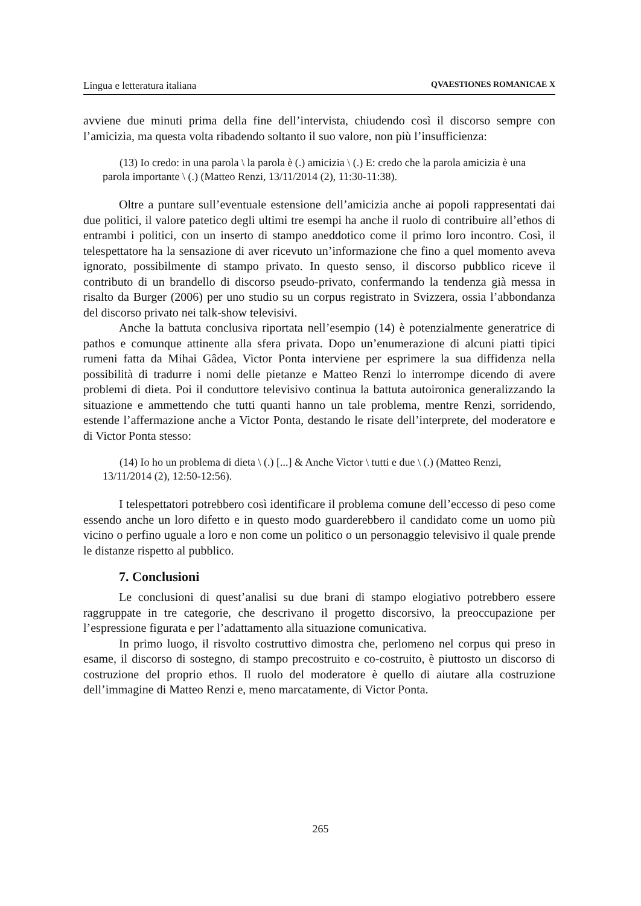Lingua e letteratura italiana QVAESTIONES ROMANICAE X
avviene due minuti prima della fine dell’intervista, chiudendo così il discorso sempre con l’amicizia, ma questa volta ribadendo soltanto il suo valore, non più l’insufficienza:
(13) Io credo: in una parola \ la parola è (.) amicizia \ (.) E: credo che la parola amicizia è una parola importante \ (.) (Matteo Renzi, 13/11/2014 (2), 11:30-11:38).
Oltre a puntare sull’eventuale estensione dell’amicizia anche ai popoli rappresentati dai due politici, il valore patetico degli ultimi tre esempi ha anche il ruolo di contribuire all’ethos di entrambi i politici, con un inserto di stampo aneddotico come il primo loro incontro. Così, il telespettatore ha la sensazione di aver ricevuto un’informazione che fino a quel momento aveva ignorato, possibilmente di stampo privato. In questo senso, il discorso pubblico riceve il contributo di un brandello di discorso pseudo-privato, confermando la tendenza già messa in risalto da Burger (2006) per uno studio su un corpus registrato in Svizzera, ossia l’abbondanza del discorso privato nei talk-show televisivi.
Anche la battuta conclusiva riportata nell’esempio (14) è potenzialmente generatrice di pathos e comunque attinente alla sfera privata. Dopo un’enumerazione di alcuni piatti tipici rumeni fatta da Mihai Gâdea, Victor Ponta interviene per esprimere la sua diffidenza nella possibilità di tradurre i nomi delle pietanze e Matteo Renzi lo interrompe dicendo di avere problemi di dieta. Poi il conduttore televisivo continua la battuta autoironica generalizzando la situazione e ammettendo che tutti quanti hanno un tale problema, mentre Renzi, sorridendo, estende l’affermazione anche a Victor Ponta, destando le risate dell’interprete, del moderatore e di Victor Ponta stesso:
(14) Io ho un problema di dieta \ (.) [...] & Anche Victor \ tutti e due \ (.) (Matteo Renzi, 13/11/2014 (2), 12:50-12:56).
I telespettatori potrebbero così identificare il problema comune dell’eccesso di peso come essendo anche un loro difetto e in questo modo guarderebbero il candidato come un uomo più vicino o perfino uguale a loro e non come un politico o un personaggio televisivo il quale prende le distanze rispetto al pubblico.
7. Conclusioni
Le conclusioni di quest’analisi su due brani di stampo elogiativo potrebbero essere raggruppate in tre categorie, che descrivano il progetto discorsivo, la preoccupazione per l’espressione figurata e per l’adattamento alla situazione comunicativa.
In primo luogo, il risvolto costruttivo dimostra che, perlomeno nel corpus qui preso in esame, il discorso di sostegno, di stampo precostruito e co-costruito, è piuttosto un discorso di costruzione del proprio ethos. Il ruolo del moderatore è quello di aiutare alla costruzione dell’immagine di Matteo Renzi e, meno marcatamente, di Victor Ponta.
265